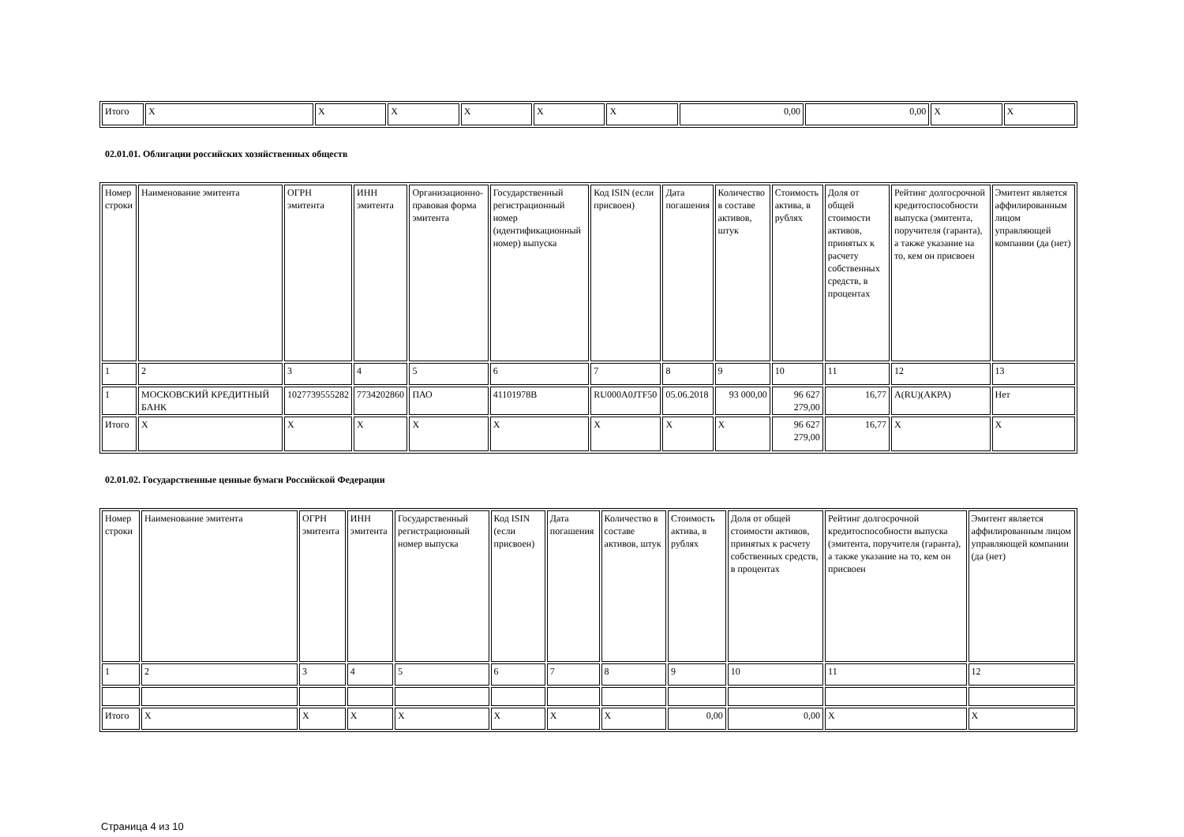| Итого | X | X | X | X | X | X | 0,00 | 0,00 | X | X |
02.01.01. Облигации российских хозяйственных обществ
| Номер строки | Наименование эмитента | ОГРН эмитента | ИНН эмитента | Организационно-правовая форма эмитента | Государственный регистрационный номер (идентификационный номер) выпуска | Код ISIN (если присвоен) | Дата погашения | Количество в составе активов, штук | Стоимость актива, в рублях | Доля от общей стоимости активов, принятых к расчету собственных средств, в процентах | Рейтинг долгосрочной кредитоспособности выпуска (эмитента, поручителя (гаранта), а также указание на то, кем он присвоен | Эмитент является аффилированным лицом управляющей компании (да (нет) |
| 1 | 2 | 3 | 4 | 5 | 6 | 7 | 8 | 9 | 10 | 11 | 12 | 13 |
| 1 | МОСКОВСКИЙ КРЕДИТНЫЙ БАНК | 1027739555282 | 7734202860 | ПАО | 41101978B | RU000A0JTF50 | 05.06.2018 | 93 000,00 | 96 627 279,00 | 16,77 | A(RU)(АКРА) | Нет |
| Итого | X | X | X | X | X | X | X | X | 96 627 279,00 | 16,77 | X | X |
02.01.02. Государственные ценные бумаги Российской Федерации
| Номер строки | Наименование эмитента | ОГРН эмитента | ИНН эмитента | Государственный регистрационный номер выпуска | Код ISIN (если присвоен) | Дата погашения | Количество в составе активов, штук | Стоимость актива, в рублях | Доля от общей стоимости активов, принятых к расчету собственных средств, в процентах | Рейтинг долгосрочной кредитоспособности выпуска (эмитента, поручителя (гаранта), а также указание на то, кем он присвоен | Эмитент является аффилированным лицом управляющей компании (да (нет) |
| 1 | 2 | 3 | 4 | 5 | 6 | 7 | 8 | 9 | 10 | 11 | 12 |
| Итого | X | X | X | X | X | X | X | 0,00 | 0,00 | X | X |
Страница 4 из 10